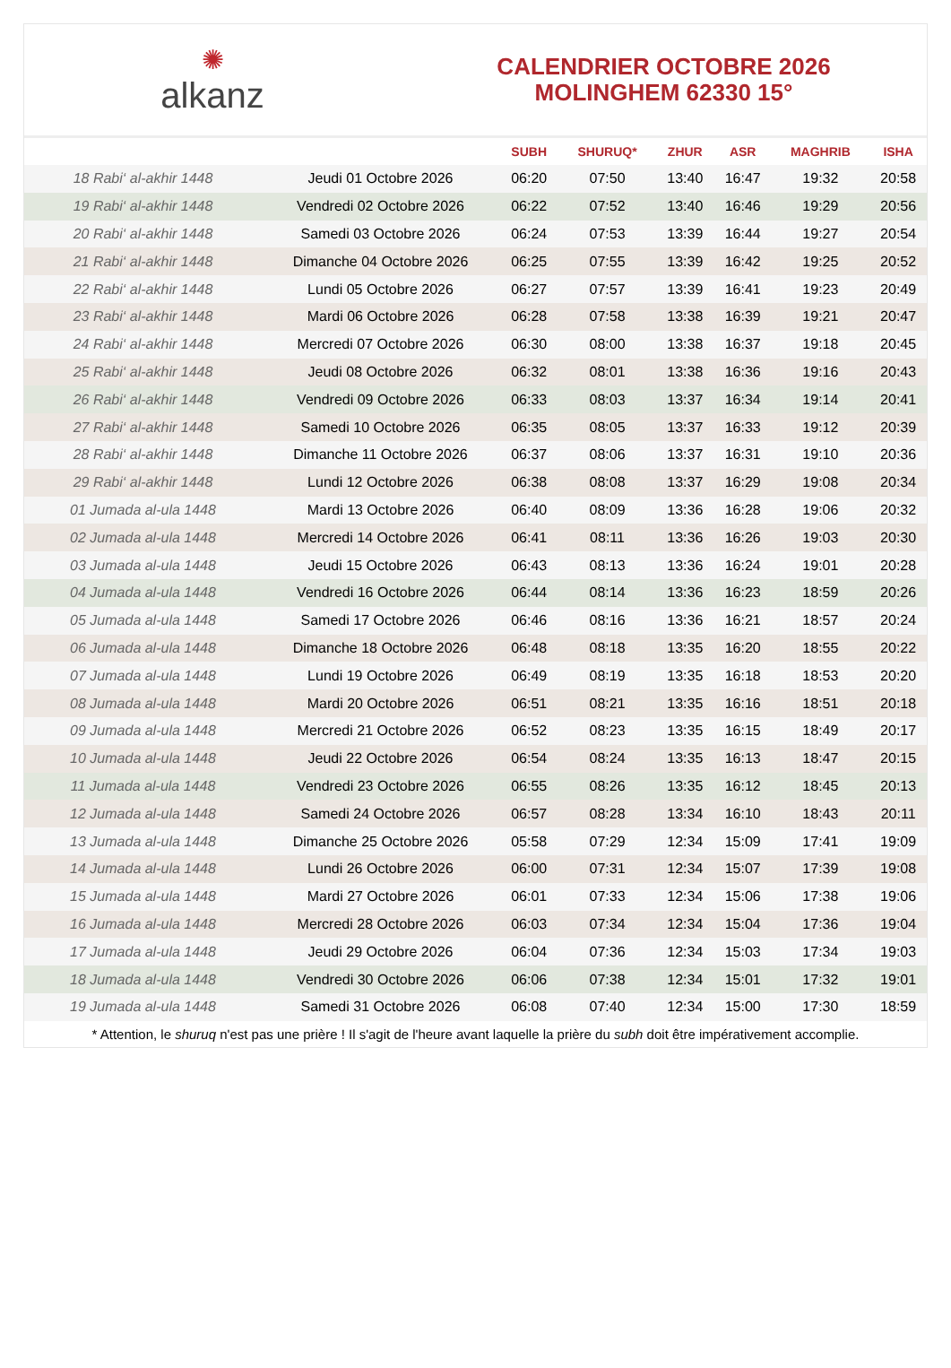✺
alkanz
CALENDRIER OCTOBRE 2026
MOLINGHEM 62330 15°
| | | SUBH | SHURUQ* | ZHUR | ASR | MAGHRIB | ISHA |
| --- | --- | --- | --- | --- | --- | --- | --- |
| 18 Rabi‘ al-akhir 1448 | Jeudi 01 Octobre 2026 | 06:20 | 07:50 | 13:40 | 16:47 | 19:32 | 20:58 |
| 19 Rabi‘ al-akhir 1448 | Vendredi 02 Octobre 2026 | 06:22 | 07:52 | 13:40 | 16:46 | 19:29 | 20:56 |
| 20 Rabi‘ al-akhir 1448 | Samedi 03 Octobre 2026 | 06:24 | 07:53 | 13:39 | 16:44 | 19:27 | 20:54 |
| 21 Rabi‘ al-akhir 1448 | Dimanche 04 Octobre 2026 | 06:25 | 07:55 | 13:39 | 16:42 | 19:25 | 20:52 |
| 22 Rabi‘ al-akhir 1448 | Lundi 05 Octobre 2026 | 06:27 | 07:57 | 13:39 | 16:41 | 19:23 | 20:49 |
| 23 Rabi‘ al-akhir 1448 | Mardi 06 Octobre 2026 | 06:28 | 07:58 | 13:38 | 16:39 | 19:21 | 20:47 |
| 24 Rabi‘ al-akhir 1448 | Mercredi 07 Octobre 2026 | 06:30 | 08:00 | 13:38 | 16:37 | 19:18 | 20:45 |
| 25 Rabi‘ al-akhir 1448 | Jeudi 08 Octobre 2026 | 06:32 | 08:01 | 13:38 | 16:36 | 19:16 | 20:43 |
| 26 Rabi‘ al-akhir 1448 | Vendredi 09 Octobre 2026 | 06:33 | 08:03 | 13:37 | 16:34 | 19:14 | 20:41 |
| 27 Rabi‘ al-akhir 1448 | Samedi 10 Octobre 2026 | 06:35 | 08:05 | 13:37 | 16:33 | 19:12 | 20:39 |
| 28 Rabi‘ al-akhir 1448 | Dimanche 11 Octobre 2026 | 06:37 | 08:06 | 13:37 | 16:31 | 19:10 | 20:36 |
| 29 Rabi‘ al-akhir 1448 | Lundi 12 Octobre 2026 | 06:38 | 08:08 | 13:37 | 16:29 | 19:08 | 20:34 |
| 01 Jumada al-ula 1448 | Mardi 13 Octobre 2026 | 06:40 | 08:09 | 13:36 | 16:28 | 19:06 | 20:32 |
| 02 Jumada al-ula 1448 | Mercredi 14 Octobre 2026 | 06:41 | 08:11 | 13:36 | 16:26 | 19:03 | 20:30 |
| 03 Jumada al-ula 1448 | Jeudi 15 Octobre 2026 | 06:43 | 08:13 | 13:36 | 16:24 | 19:01 | 20:28 |
| 04 Jumada al-ula 1448 | Vendredi 16 Octobre 2026 | 06:44 | 08:14 | 13:36 | 16:23 | 18:59 | 20:26 |
| 05 Jumada al-ula 1448 | Samedi 17 Octobre 2026 | 06:46 | 08:16 | 13:36 | 16:21 | 18:57 | 20:24 |
| 06 Jumada al-ula 1448 | Dimanche 18 Octobre 2026 | 06:48 | 08:18 | 13:35 | 16:20 | 18:55 | 20:22 |
| 07 Jumada al-ula 1448 | Lundi 19 Octobre 2026 | 06:49 | 08:19 | 13:35 | 16:18 | 18:53 | 20:20 |
| 08 Jumada al-ula 1448 | Mardi 20 Octobre 2026 | 06:51 | 08:21 | 13:35 | 16:16 | 18:51 | 20:18 |
| 09 Jumada al-ula 1448 | Mercredi 21 Octobre 2026 | 06:52 | 08:23 | 13:35 | 16:15 | 18:49 | 20:17 |
| 10 Jumada al-ula 1448 | Jeudi 22 Octobre 2026 | 06:54 | 08:24 | 13:35 | 16:13 | 18:47 | 20:15 |
| 11 Jumada al-ula 1448 | Vendredi 23 Octobre 2026 | 06:55 | 08:26 | 13:35 | 16:12 | 18:45 | 20:13 |
| 12 Jumada al-ula 1448 | Samedi 24 Octobre 2026 | 06:57 | 08:28 | 13:34 | 16:10 | 18:43 | 20:11 |
| 13 Jumada al-ula 1448 | Dimanche 25 Octobre 2026 | 05:58 | 07:29 | 12:34 | 15:09 | 17:41 | 19:09 |
| 14 Jumada al-ula 1448 | Lundi 26 Octobre 2026 | 06:00 | 07:31 | 12:34 | 15:07 | 17:39 | 19:08 |
| 15 Jumada al-ula 1448 | Mardi 27 Octobre 2026 | 06:01 | 07:33 | 12:34 | 15:06 | 17:38 | 19:06 |
| 16 Jumada al-ula 1448 | Mercredi 28 Octobre 2026 | 06:03 | 07:34 | 12:34 | 15:04 | 17:36 | 19:04 |
| 17 Jumada al-ula 1448 | Jeudi 29 Octobre 2026 | 06:04 | 07:36 | 12:34 | 15:03 | 17:34 | 19:03 |
| 18 Jumada al-ula 1448 | Vendredi 30 Octobre 2026 | 06:06 | 07:38 | 12:34 | 15:01 | 17:32 | 19:01 |
| 19 Jumada al-ula 1448 | Samedi 31 Octobre 2026 | 06:08 | 07:40 | 12:34 | 15:00 | 17:30 | 18:59 |
* Attention, le shuruq n'est pas une prière ! Il s'agit de l'heure avant laquelle la prière du subh doit être impérativement accomplie.